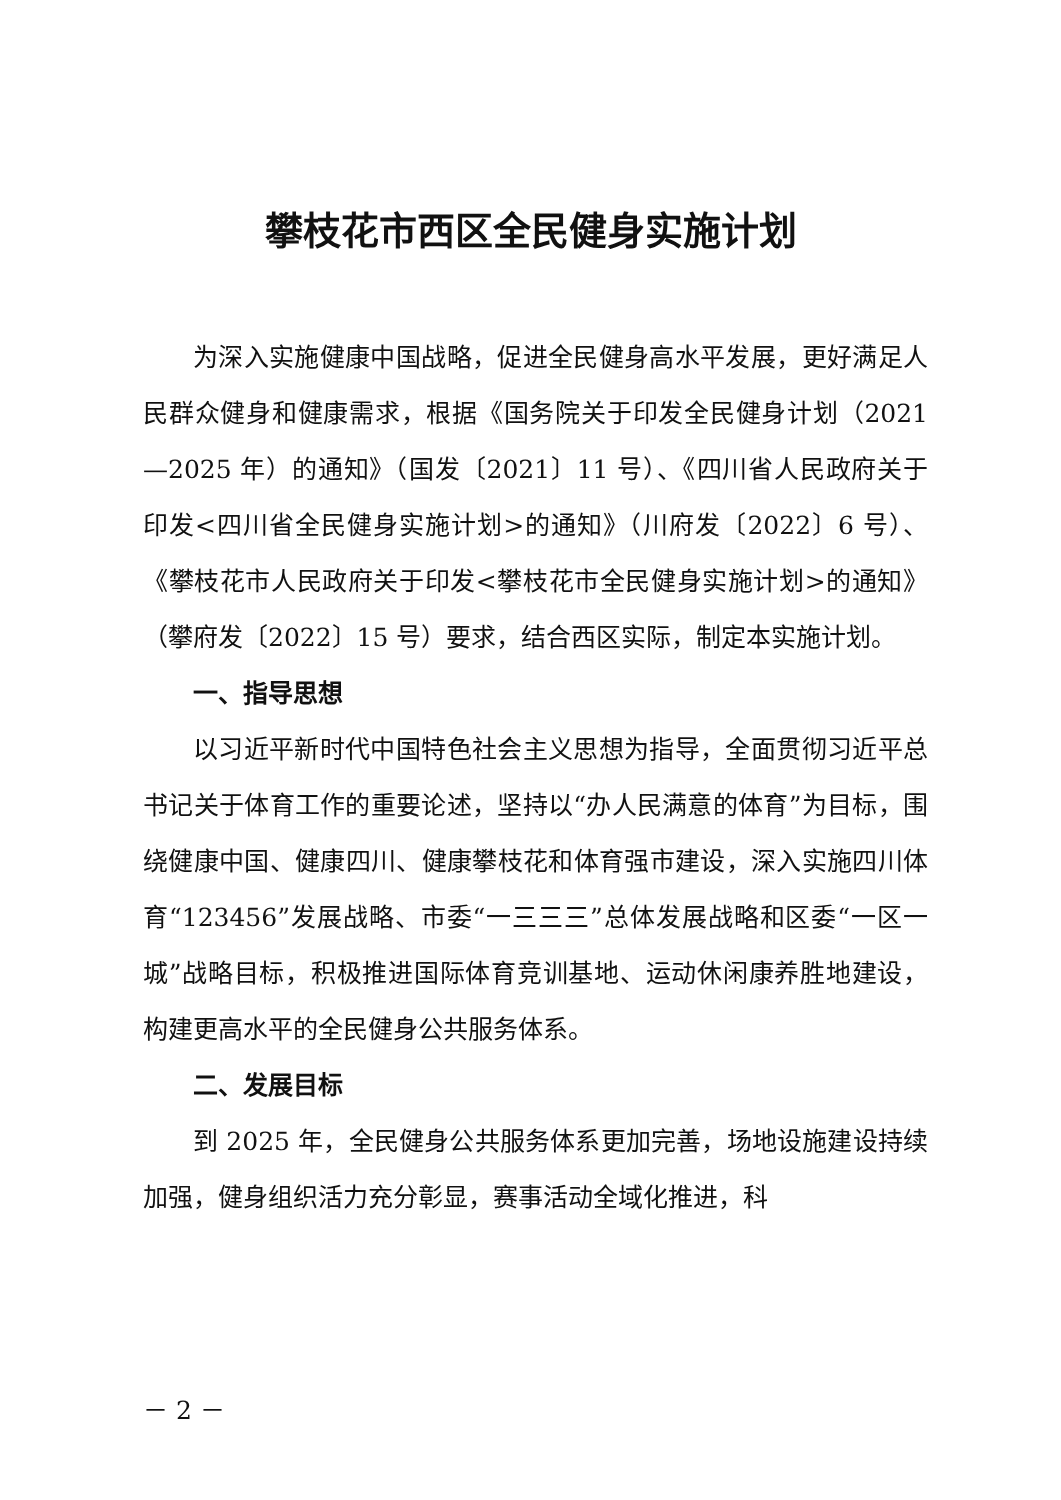攀枝花市西区全民健身实施计划
为深入实施健康中国战略，促进全民健身高水平发展，更好满足人民群众健身和健康需求，根据《国务院关于印发全民健身计划（2021—2025 年）的通知》（国发〔2021〕11 号）、《四川省人民政府关于印发<四川省全民健身实施计划>的通知》（川府发〔2022〕6 号）、《攀枝花市人民政府关于印发<攀枝花市全民健身实施计划>的通知》（攀府发〔2022〕15 号）要求，结合西区实际，制定本实施计划。
一、指导思想
以习近平新时代中国特色社会主义思想为指导，全面贯彻习近平总书记关于体育工作的重要论述，坚持以“办人民满意的体育”为目标，围绕健康中国、健康四川、健康攀枝花和体育强市建设，深入实施四川体育“123456”发展战略、市委“一三三三”总体发展战略和区委“一区一城”战略目标，积极推进国际体育竞训基地、运动休闲康养胜地建设，构建更高水平的全民健身公共服务体系。
二、发展目标
到 2025 年，全民健身公共服务体系更加完善，场地设施建设持续加强，健身组织活力充分彰显，赛事活动全域化推进，科
－ 2 －